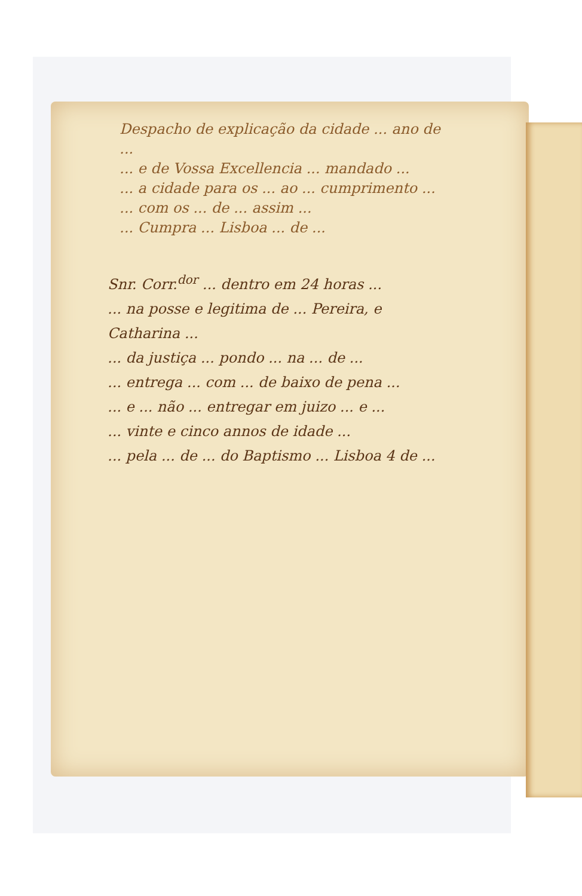Despacho de explicação da cidade ... ano de ...
... e de Vossa Excellencia ... mandado ...
... a cidade para os ... ao ... cumprimento ...
... com os ... de ... assim ...
... Cumpra ... Lisboa ... de ...
Snr. Corr.<sup>dor</sup> ... dentro em 24 horas ...
... na posse e legitima de ... Pereira, e Catharina ...
... da justiça ... pondo ... na ... de ...
... entrega ... com ... de baixo de pena ...
... e ... não ... entregar em juizo ... e ...
... vinte e cinco annos de idade ...
... pela ... de ... do Baptismo ... Lisboa 4 de ...